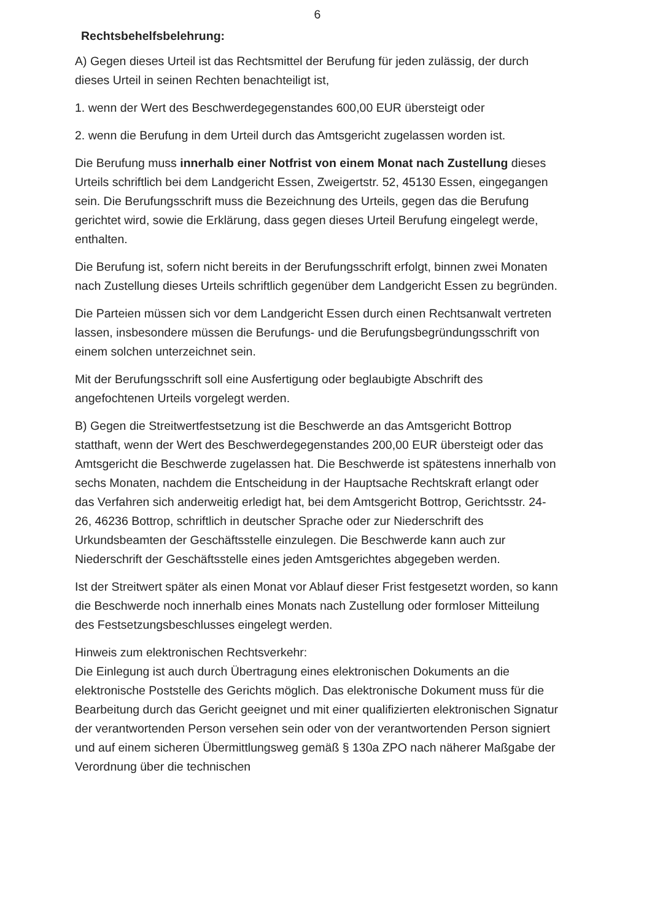6
Rechtsbehelfsbelehrung:
A) Gegen dieses Urteil ist das Rechtsmittel der Berufung für jeden zulässig, der durch dieses Urteil in seinen Rechten benachteiligt ist,
1. wenn der Wert des Beschwerdegegenstandes 600,00 EUR übersteigt oder
2. wenn die Berufung in dem Urteil durch das Amtsgericht zugelassen worden ist.
Die Berufung muss innerhalb einer Notfrist von einem Monat nach Zustellung dieses Urteils schriftlich bei dem Landgericht Essen, Zweigertstr. 52, 45130 Essen, eingegangen sein. Die Berufungsschrift muss die Bezeichnung des Urteils, gegen das die Berufung gerichtet wird, sowie die Erklärung, dass gegen dieses Urteil Berufung eingelegt werde, enthalten.
Die Berufung ist, sofern nicht bereits in der Berufungsschrift erfolgt, binnen zwei Monaten nach Zustellung dieses Urteils schriftlich gegenüber dem Landgericht Essen zu begründen.
Die Parteien müssen sich vor dem Landgericht Essen durch einen Rechtsanwalt vertreten lassen, insbesondere müssen die Berufungs- und die Berufungsbegründungsschrift von einem solchen unterzeichnet sein.
Mit der Berufungsschrift soll eine Ausfertigung oder beglaubigte Abschrift des angefochtenen Urteils vorgelegt werden.
B) Gegen die Streitwertfestsetzung ist die Beschwerde an das Amtsgericht Bottrop statthaft, wenn der Wert des Beschwerdegegenstandes 200,00 EUR übersteigt oder das Amtsgericht die Beschwerde zugelassen hat. Die Beschwerde ist spätestens innerhalb von sechs Monaten, nachdem die Entscheidung in der Hauptsache Rechtskraft erlangt oder das Verfahren sich anderweitig erledigt hat, bei dem Amtsgericht Bottrop, Gerichtsstr. 24-26, 46236 Bottrop, schriftlich in deutscher Sprache oder zur Niederschrift des Urkundsbeamten der Geschäftsstelle einzulegen. Die Beschwerde kann auch zur Niederschrift der Geschäftsstelle eines jeden Amtsgerichtes abgegeben werden.
Ist der Streitwert später als einen Monat vor Ablauf dieser Frist festgesetzt worden, so kann die Beschwerde noch innerhalb eines Monats nach Zustellung oder formloser Mitteilung des Festsetzungsbeschlusses eingelegt werden.
Hinweis zum elektronischen Rechtsverkehr:
Die Einlegung ist auch durch Übertragung eines elektronischen Dokuments an die elektronische Poststelle des Gerichts möglich. Das elektronische Dokument muss für die Bearbeitung durch das Gericht geeignet und mit einer qualifizierten elektronischen Signatur der verantwortenden Person versehen sein oder von der verantwortenden Person signiert und auf einem sicheren Übermittlungsweg gemäß § 130a ZPO nach näherer Maßgabe der Verordnung über die technischen